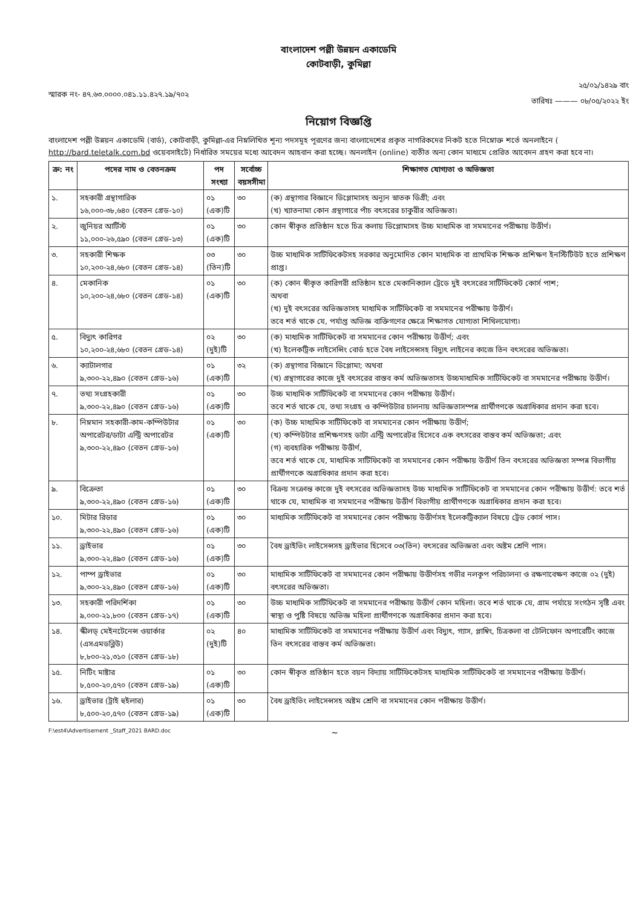বাংলাদেশ পল্লী উন্নয়ন একাডেমি
কোটবাড়ী, কুমিল্লা
স্মারক নং- ৪৭.৬৩.০০০০.০৪১.১১.৪২৭.১৯/৭০২
২৫/০১/১৪২৯ বাং
তারিখঃ ——— ০৮/০৫/২০২২ ইং
নিয়োগ বিজ্ঞপ্তি
বাংলাদেশ পল্লী উন্নয়ন একাডেমি (বার্ড), কোটবাড়ী, কুমিল্লা-এর নিম্নলিখিত শূন্য পদসমূহ পূরণের জন্য বাংলাদেশের প্রকৃত নাগরিকদের নিকট হতে নিম্নোক্ত শর্তে অনলাইনে ( http://bard.teletalk.com.bd ওয়েবসাইটে) নির্ধারিত সময়ের মধ্যে আবেদন আহবান করা হচ্ছে। অনলাইন (online) ব্যতীত অন্য কোন মাধ্যমে প্রেরিত আবেদন গ্রহণ করা হবে না।
| ক্র: নং | পদের নাম ও বেতনক্রম | পদ সংখ্যা | সর্বোচ্চ বয়সসীমা | শিক্ষাগত যোগ্যতা ও অভিজ্ঞতা |
| --- | --- | --- | --- | --- |
| ১. | সহকারী গ্রন্থাগারিক ১৬,০০০-৩৮,৬৪০ (বেতন গ্রেড-১০) | ০১ (এক)টি | ৩০ | (ক) গ্রন্থাগার বিজ্ঞানে ডিপ্লোমাসহ অন্যূন স্নাতক ডিগ্রী; এবং (খ) খ্যাতনামা কোন গ্রন্থাগারে পাঁচ বৎসরের চাকুরীর অভিজ্ঞতা। |
| ২. | জুনিয়র আর্টিস্ট ১১,০০০-২৬,৫৯০ (বেতন গ্রেড-১৩) | ০১ (এক)টি | ৩০ | কোন স্বীকৃত প্রতিষ্ঠান হতে চিত্র কলায় ডিপ্লোমাসহ উচ্চ মাধ্যমিক বা সমমানের পরীক্ষায় উত্তীর্ণ। |
| ৩. | সহকারী শিক্ষক ১০,২০০-২৪,৬৮০ (বেতন গ্রেড-১৪) | ০৩ (তিন)টি | ৩০ | উচ্চ মাধ্যমিক সার্টিফিকেটসহ সরকার অনুমোদিত কোন মাধ্যমিক বা প্রাথমিক শিক্ষক প্রশিক্ষণ ইনস্টিটিউট হতে প্রশিক্ষণ প্রাপ্ত। |
| ৪. | মেকানিক ১০,২০০-২৪,৬৮০ (বেতন গ্রেড-১৪) | ০১ (এক)টি | ৩০ | (ক) কোন স্বীকৃত কারিগরী প্রতিষ্ঠান হতে মেকানিক্যাল ট্রেডে দুই বৎসরের সার্টিফিকেট কোর্স পাশ; অথবা (খ) দুই বৎসরের অভিজ্ঞতাসহ মাধ্যমিক সার্টিফিকেট বা সমমানের পরীক্ষায় উত্তীর্ণ। তবে শর্ত থাকে যে, পর্যাপ্ত অভিজ্ঞ ব্যক্তিগণের ক্ষেত্রে শিক্ষাগত যোগ্যতা শিথিলযোগ্য। |
| ৫. | বিদ্যুৎ কারিগর ১০,২০০-২৪,৬৮০ (বেতন গ্রেড-১৪) | ০২ (দুই)টি | ৩০ | (ক) মাধ্যমিক সার্টিফিকেট বা সমমানের কোন পরীক্ষায় উত্তীর্ণ; এবং (খ) ইলেকট্রিক লাইসেন্সিং বোর্ড হতে বৈধ লাইসেন্সসহ বিদ্যুৎ লাইনের কাজে তিন বৎসরের অভিজ্ঞতা। |
| ৬. | ক্যাটালগার ৯,৩০০-২২,৪৯০ (বেতন গ্রেড-১৬) | ০১ (এক)টি | ৩২ | (ক) গ্রন্থাগার বিজ্ঞানে ডিপ্লোমা; অথবা (খ) গ্রন্থাগারের কাজে দুই বৎসরের বাস্তব কর্ম অভিজ্ঞতাসহ উচ্চমাধ্যমিক সার্টিফিকেট বা সমমানের পরীক্ষায় উত্তীর্ণ। |
| ৭. | তথ্য সংগ্রহকারী ৯,৩০০-২২,৪৯০ (বেতন গ্রেড-১৬) | ০১ (এক)টি | ৩০ | উচ্চ মাধ্যমিক সার্টিফিকেট বা সমমানের কোন পরীক্ষায় উত্তীর্ণ। তবে শর্ত থাকে যে, তথ্য সংগ্রহ ও কম্পিউটার চালনায় অভিজ্ঞতাসম্পন্ন প্রার্থীগণকে অগ্রাধিকার প্রদান করা হবে। |
| ৮. | নিম্নমান সহকারী-কাম-কম্পিউটার অপারেটর/ডাটা এন্ট্রি অপারেটর ৯,৩০০-২২,৪৯০ (বেতন গ্রেড-১৬) | ০১ (এক)টি | ৩০ | (ক) উচ্চ মাধ্যমিক সার্টিফিকেট বা সমমানের কোন পরীক্ষায় উত্তীর্ণ; (খ) কম্পিউটার প্রশিক্ষণসহ ডাটা এন্ট্রি অপারেটর হিসেবে এক বৎসরের বাস্তব কর্ম অভিজ্ঞতা; এবং (গ) ব্যবহারিক পরীক্ষায় উত্তীর্ণ, তবে শর্ত থাকে যে, মাধ্যমিক সার্টিফিকেট বা সমমানের কোন পরীক্ষায় উত্তীর্ণ তিন বৎসরের অভিজ্ঞতা সম্পন্ন বিভাগীয় প্রার্থীগণকে অগ্রাধিকার প্রদান করা হবে। |
| ৯. | বিক্রেতা ৯,৩০০-২২,৪৯০ (বেতন গ্রেড-১৬) | ০১ (এক)টি | ৩০ | বিক্রয় সংক্রান্ত কাজে দুই বৎসরের অভিজ্ঞতাসহ উচ্চ মাধ্যমিক সার্টিফিকেট বা সমমানের কোন পরীক্ষায় উত্তীর্ণ: তবে শর্ত থাকে যে, মাধ্যমিক বা সমমানের পরীক্ষায় উত্তীর্ণ বিভাগীয় প্রার্থীগণকে অগ্রাধিকার প্রদান করা হবে। |
| ১০. | মিটার রিডার ৯,৩০০-২২,৪৯০ (বেতন গ্রেড-১৬) | ০১ (এক)টি | ৩০ | মাধ্যমিক সার্টিফিকেট বা সমমানের কোন পরীক্ষায় উত্তীর্ণসহ ইলেকট্রিক্যাল বিষয়ে ট্রেড কোর্স পাস। |
| ১১. | ড্রাইভার ৯,৩০০-২২,৪৯০ (বেতন গ্রেড-১৬) | ০১ (এক)টি | ৩০ | বৈধ ড্রাইভিং লাইসেন্সসহ ড্রাইভার হিসেবে ০৩(তিন) বৎসরের অভিজ্ঞতা এবং অষ্টম শ্রেণি পাস। |
| ১২. | পাম্প ড্রাইভার ৯,৩০০-২২,৪৯০ (বেতন গ্রেড-১৬) | ০১ (এক)টি | ৩০ | মাধ্যমিক সার্টিফিকেট বা সমমানের কোন পরীক্ষায় উত্তীর্ণসহ গভীর নলকূপ পরিচালনা ও রক্ষণাবেক্ষণ কাজে ০২ (দুই) বৎসরের অভিজ্ঞতা। |
| ১৩. | সহকারী পরিদর্শিকা ৯,০০০-২১,৮০০ (বেতন গ্রেড-১৭) | ০১ (এক)টি | ৩০ | উচ্চ মাধ্যমিক সার্টিফিকেট বা সমমানের পরীক্ষায় উত্তীর্ণ কোন মহিলা। তবে শর্ত থাকে যে, গ্রাম পর্যায়ে সংগঠন সৃষ্টি এবং স্বাস্থ্য ও পুষ্টি বিষয়ে অভিজ্ঞ মহিলা প্রার্থীগণকে অগ্রাধিকার প্রদান করা হবে। |
| ১৪. | স্কীলড্ মেইনটেনেন্স ওয়ার্কার (এসএমডব্লিউ) ৮,৮০০-২১,৩১০ (বেতন গ্রেড-১৮) | ০২ (দুই)টি | ৪০ | মাধ্যমিক সার্টিফিকেট বা সমমানের পরীক্ষায় উত্তীর্ণ এবং বিদ্যুৎ, গ্যাস, প্লাম্বিং, চিত্রকলা বা টেলিফোন অপারেটিং কাজে তিন বৎসরের বাস্তব কর্ম অভিজ্ঞতা। |
| ১৫. | নিটিং মাষ্টার ৮,৫০০-২০,৫৭০ (বেতন গ্রেড-১৯) | ০১ (এক)টি | ৩০ | কোন স্বীকৃত প্রতিষ্ঠান হতে বয়ন বিদ্যায় সার্টিফিকেটসহ মাধ্যমিক সার্টিফিকেট বা সমমানের পরীক্ষায় উত্তীর্ণ। |
| ১৬. | ড্রাইভার (ট্রাই হুইলার) ৮,৫০০-২০,৫৭০ (বেতন গ্রেড-১৯) | ০১ (এক)টি | ৩০ | বৈধ ড্রাইভিং লাইসেন্সসহ অষ্টম শ্রেণি বা সমমানের কোন পরীক্ষায় উত্তীর্ণ। |
F:\est4\Advertisement _Staff_2021 BARD.doc ~